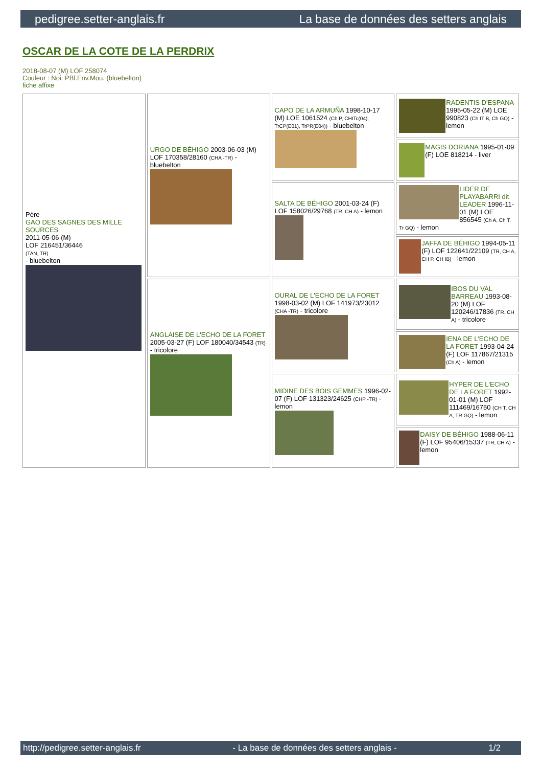pedigree.setter-anglais.fr La base de données des setters anglais
OSCAR DE LA COTE DE LA PERDRIX
2018-08-07 (M) LOF 258074
Couleur : Noi. PBl.Env.Mou. (bluebelton)
fiche affixe
| Père GAO DES SAGNES DES MILLE SOURCES 2011-05-06 (M) LOF 216451/36446 (TAN, TR) - bluebelton | URGO DE BÉHIGO 2003-06-03 (M) LOF 170358/28160 (CHA -TR) - bluebelton | CAPO DE LA ARMUÑA 1998-10-17 (M) LOE 1061524 (Ch P, CHITc(04), TrCP(E01), TrPR(E04)) - bluebelton | RADENTIS D'ESPANA 1995-05-22 (M) LOE 990823 (Ch IT B, Ch GQ) - lemon |
| | | | MAGIS DORIANA 1995-01-09 (F) LOE 818214 - liver |
| | | SALTA DE BÉHIGO 2001-03-24 (F) LOF 158026/29768 (TR, CH A) - lemon | LIDER DE PLAYABARRI dit LEADER 1996-11-01 (M) LOE 856545 (Ch A, Ch T, Tr GQ) - lemon |
| | | | JAFFA DE BÉHIGO 1994-05-11 (F) LOF 122641/22109 (TR, CH A, CH P, CH IB) - lemon |
| | ANGLAISE DE L'ECHO DE LA FORET 2005-03-27 (F) LOF 180040/34543 (TR) - tricolore | OURAL DE L'ECHO DE LA FORET 1998-03-02 (M) LOF 141973/23012 (CHA -TR) - tricolore | IBOS DU VAL BARREAU 1993-08-20 (M) LOF 120246/17836 (TR, CH A) - tricolore |
| | | | IENA DE L'ECHO DE LA FORET 1993-04-24 (F) LOF 117867/21315 (Ch A) - lemon |
| | | MIDINE DES BOIS GEMMES 1996-02-07 (F) LOF 131323/24625 (CHP -TR) - lemon | HYPER DE L'ECHO DE LA FORET 1992-01-01 (M) LOF 111469/16750 (CH T, CH A, TR GQ) - lemon |
| | | | DAISY DE BÉHIGO 1988-06-11 (F) LOF 95406/15337 (TR, CH A) - lemon |
http://pedigree.setter-anglais.fr - La base de données des setters anglais - 1/2